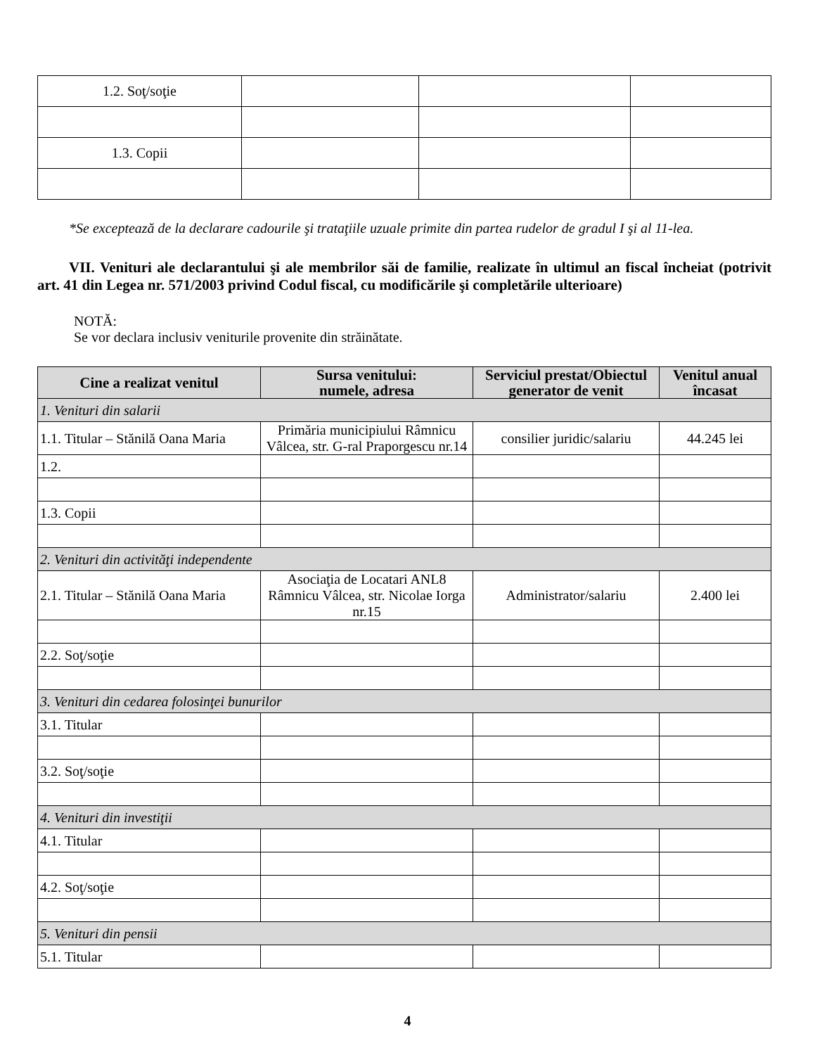| 1.2. Soţ/soţie | | | |
| 1.3. Copii | | | |
*Se exceptează de la declarare cadourile şi trataţiile uzuale primite din partea rudelor de gradul I şi al 11-lea.
VII. Venituri ale declarantului şi ale membrilor săi de familie, realizate în ultimul an fiscal încheiat (potrivit art. 41 din Legea nr. 571/2003 privind Codul fiscal, cu modificările şi completările ulterioare)
NOTĂ:
Se vor declara inclusiv veniturile provenite din străinătate.
| Cine a realizat venitul | Sursa venitului: numele, adresa | Serviciul prestat/Obiectul generator de venit | Venitul anual încasat |
| --- | --- | --- | --- |
| 1. Venituri din salarii | | | |
| 1.1. Titular – Stănilă Oana Maria | Primăria municipiului Râmnicu Vâlcea, str. G-ral Praporgescu nr.14 | consilier juridic/salariu | 44.245 lei |
| 1.2. | | | |
| 1.3. Copii | | | |
| 2. Venituri din activităţi independente | | | |
| 2.1. Titular – Stănilă Oana Maria | Asociaţia de Locatari ANL8 Râmnicu Vâlcea, str. Nicolae Iorga nr.15 | Administrator/salariu | 2.400 lei |
| 2.2. Soţ/soţie | | | |
| 3. Venituri din cedarea folosinţei bunurilor | | | |
| 3.1. Titular | | | |
| 3.2. Soţ/soţie | | | |
| 4. Venituri din investiţii | | | |
| 4.1. Titular | | | |
| 4.2. Soţ/soţie | | | |
| 5. Venituri din pensii | | | |
| 5.1. Titular | | | |
4